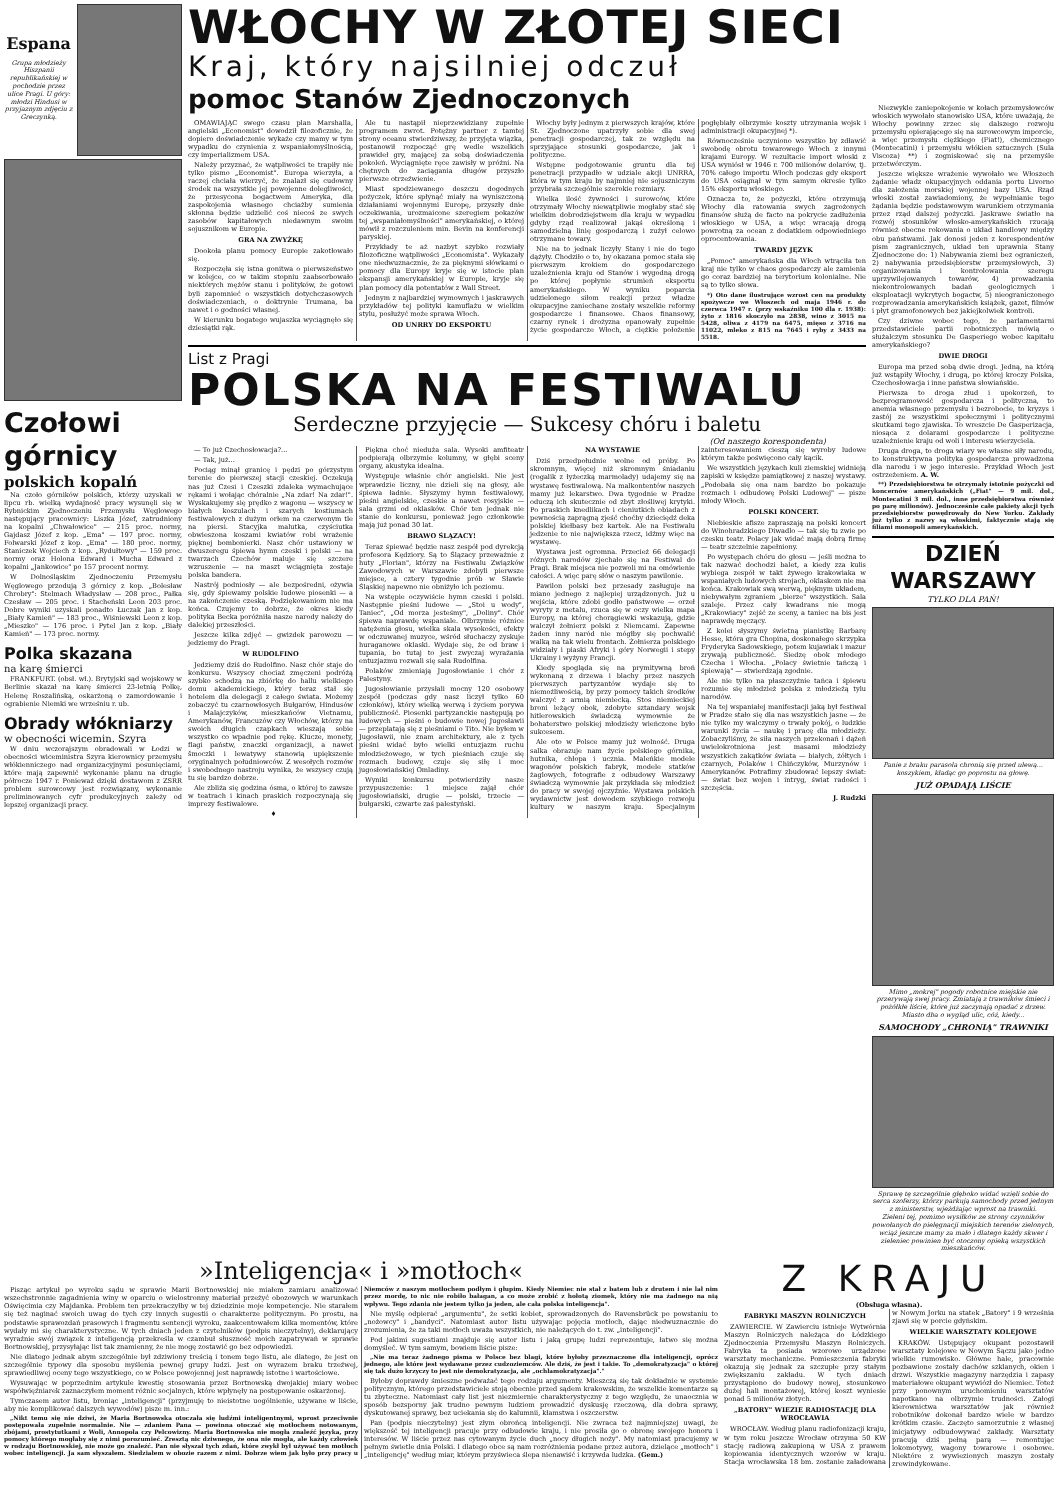Espana
Grupa młodzieży Hiszpanii republikańskiej w pochodzie przez ulice Pragi. U góry: młodzi Hindusi w przyjaznym zdjęciu z Greczynką.
Czołowi górnicy
polskich kopalń
Na czoło górników polskich, którzy uzyskali w lipcu rb. wielką wydajność pracy wysunęli się w Rybnickim Zjednoczeniu Przemysłu Węglowego następujący pracownicy: Liszka Józef, zatrudniony na kopalni „Chwałowice" — 215 proc. normy, Gajdasz Józef z kop. „Ema" — 197 proc. normy, Folwarski Józef z kop. „Ema" — 180 proc. normy, Staniczek Wojciech z kop. „Rydułtowy" — 159 proc. normy oraz Holona Edward i Mucha Edward z kopalni „Jankowice" po 157 procent normy.
W Dolnośląskim Zjednoczeniu Przemysłu Węglowego przodują 3 górnicy z kop. „Bolesław Chrobry": Stelmach Władysław — 208 proc., Pałka Czesław — 205 proc. i Stacheński Leon 203 proc. Dobre wyniki uzyskali ponadto Łuczak Jan z kop. „Biały Kamień" — 183 proc., Wiśniewski Leon z kop. „Mieszko" — 176 proc. i Pytel Jan z kop. „Biały Kamień" — 173 proc. normy.
Polka skazana
na karę śmierci
FRANKFURT. (obsł. wł.). Brytyjski sąd wojskowy w Berlinie skazał na karę śmierci 23-letnią Polkę, Helenę Roszalińską, oskarżoną o zamordowanie i ograbienie Niemki we wrześniu r. ub.
Obrady włókniarzy
w obecności wicemin. Szyra
W dniu wczorajszym obradowali w Łodzi w obecności wiceministra Szyra kierownicy przemysłu włókienniczego nad organizacyjnymi posunięciami, które mają zapewnić wykonanie planu na drugie półrocze 1947 r. Ponieważ dzięki dostawom z ZSRR problem surowcowy jest rozwiązany, wykonanie preliminowanych cyfr produkcyjnych zależy od lepszej organizacji pracy.
WŁOCHY W ZŁOTEJ SIECI
Kraj, który najsilniej odczuł
pomoc Stanów Zjednoczonych
OMAWIAJĄC swego czasu plan Marshalla, angielski „Economist" dowodził filozoficznie, że dopiero doświadczenie wykaże czy mamy w tym wypadku do czynienia z wspaniałomyślnością, czy imperializmem USA.
Należy przyznać, że wątpliwości te trapiły nie tylko pismo „Economist". Europa wierzyła, a raczej chciała wierzyć, że znalazł się cudowny środek na wszystkie jej powojenne dolegliwości, że przesycona bogactwem Ameryka, dla zaspokojenia własnego chciażby sumienia skłonna będzie udzielić coś niecoś ze swych zasobów kapitałowych niedawnym swoim sojusznikom w Europie.
GRA NA ZWYŻKĘ
Dookoła planu pomocy Europie zakotłowało się.
Rozpoczęła się istna gonitwa o pierwszeństwo w kolejce, co w takim stopniu zaabsorbowało niektórych mężów stanu i polityków, że gotowi byli zapomnieć o wszystkich dotychczasowych doświadczeniach, o doktrynie Trumana, ba nawet i o godności własnej.
W kierunku bogatego wujaszka wyciągnęło się dziesiątki rąk.
Ale tu nastąpił nieprzewidziany zupełnie programem zwrot. Potężny partner z tamtej strony oceanu stwierdziwszy, że przyjęta wiązka, postanowił rozpocząć grę wedle wszelkich prawideł gry, mającej za sobą doświadczenia pokoleń. Wyciągnięte ręce zawisły w próżni. Na chętnych do zaciągania długów przyszło pierwsze otrzeźwienie.
Miast spodziewanego deszczu dogodnych pożyczek, które spłynąć miały na wyniszczoną działaniami wojennymi Europę, przyszły dnie oczekiwania, urozmaicone szeregiem pokazów tej „wspaniałomyślności" amerykańskiej, o której mówił z rozczuleniem min. Bevin na konferencji paryskiej.
Przykłady te aż nazbyt szybko rozwiały filozoficzne wątpliwości „Economista". Wykazały one niedwuznacznie, że za pięknymi słówkami o pomocy dla Europy kryje się w istocie plan ekspansji amerykańskiej w Europie, kryje się plan pomocy dla potentatów z Wall Street.
Jednym z najbardziej wymownych i jaskrawych przykładów tej polityki kamuflażu w wielkim stylu, posłużyć może sprawa Włoch.
OD UNRRY DO EKSPORTU
Włochy były jednym z pierwszych krajów, które St. Zjednoczone upatrzyły sobie dla swej penetracji gospodarczej, tak ze względu na sprzyjające stosunki gospodarcze, jak i polityczne.
Wstępne podgotowanie gruntu dla tej penetracji przypadło w udziale akcji UNRRA, która w tym kraju by najmniej nie sojuszniczym przybrała szczególnie szerokie rozmiary.
Wielka ilość żywności i surowców, które otrzymały Włochy niewątpliwie mogłaby stać się wielkim dobrodziejstwem dla kraju w wypadku gdyby rząd realizował jakąś określoną i samodzielną linię gospodarczą i zużył celowo otrzymane towary.
Nie na to jednak liczyły Stany i nie do tego dążyły. Chodziło o to, by okazana pomoc stała się pierwszym krokiem do gospodarczego uzależnienia kraju od Stanów i wygodną drogą po której popłynie strumień eksportu amerykańskiego. W wyniku poparcia udzielonego siłom reakcji przez władze okupacyjne zaniechane zostały wszelkie reformy gospodarcze i finansowe. Chaos finansowy, czarny rynek i drożyzna opanowały zupełnie życie gospodarcze Włoch, a ciężkie położenie pogłębiały olbrzymie koszty utrzymania wojsk i administracji okupacyjnej *).
Równocześnie uczyniono wszystko by zdławić swobodę obrotu towarowego Włoch z innymi krajami Europy. W rezultacie import włoski z USA wyniósł w 1946 r. 700 milionów dolarów, tj. 70% całego importu Włoch podczas gdy eksport do USA osiągnął w tym samym okresie tylko 15% eksportu włoskiego.
Oznacza to, że pożyczki, które otrzymują Włochy dla ratowania swych zagrożonych finansów służą de facto na pokrycie zadłużenia włoskiego w USA, a więc wracają drogą powrotną za ocean z dodatkiem odpowiedniego oprocentowania.
TWARDY JĘZYK
„Pomoc" amerykańska dla Włoch wtrąciła ten kraj nie tylko w chaos gospodarczy ale zamienia go coraz bardziej na terytorium kolonialne. Nie są to tylko słowa.
*) Oto dane ilustrujące wzrost cen na produkty spożywcze we Włoszech od maja 1946 r. do czerwca 1947 r. (przy wskaźniku 100 dla r. 1938): żyto z 1816 skoczyło na 2838, wino z 3015 na 5428, oliwa z 4179 na 6475, mięso z 3716 na 11022, mleko z 815 na 7645 i ryby z 3433 na 5518.
List z Pragi
POLSKA NA FESTIWALU
Serdeczne przyjęcie — Sukcesy chóru i baletu
(Od naszego korespondenta)
— To już Czechosłowacja?...
— Tak, już...
Pociąg minął granicę i pędzi po górzystym terenie do pierwszej stacji czeskiej. Oczekują nas już Czesi i Czeszki zdaleka wymachujące rękami i wołając chóralnie „Na zdar! Na zdar!". Wyskakujemy się prędko z wagonu — wszyscy w białych koszulach i szarych kostiumach festiwalowych z dużym orłem na czerwonym tle na piersi. Stacyjka malutka, czyściutka obwieszona koszami kwiatów robi wrażenie pięknej bombonierki. Nasz chór ustawiony w dwuszeregu śpiewa hymn czeski i polski — na twarzach Czechów maluje się szczere wzruszenie — na maszt wciągnięta zostaje polska bandera.
Nastrój podniosły — ale bezpośredni, ożywia się, gdy śpiewamy polskie ludowe piosenki — a na zakończenie czeską. Podziękowaniom nie ma końca. Czujemy to dobrze, że okres kiedy polityka Becka poróżniła nasze narody należy do dalekiej przeszłości.
Jeszcze kilka zdjęć — gwizdek parowozu — jedziemy do Pragi.
W RUDOLFINO
Jedziemy dziś do Rudolfino. Nasz chór staje do konkursu. Wszyscy chociaż zmęczeni podróżą szybko schodzą na zbiórkę do hallu wielkiego domu akademickiego, który teraz stał się hotelem dla delegacji z całego świata. Możemy zobaczyć tu czarnowłosych Bułgarów, Hindusów i Malajczyków, mieszkańców Vietnamu, Amerykanów, Francuzów czy Włochów, którzy na swoich długich czapkach wieszają sobie wszystko co wpadnie pod rękę. Klucze, monety, flagi państw, znaczki organizacji, a nawet šmoczki i lewatywy stanowią upiększenie oryginalnych południowców. Z wesołych rozmów i swobodnego nastroju wynika, że wszyscy czują tu się bardzo dobrze.
Ale zbliża się godzina ósma, o której to zawsze w teatrach i kinach praskich rozpoczynają się imprezy festiwalowe.
♦
Piękna choć nieduża sala. Wysoki amfiteatr podpierają olbrzymie kolumny, w głębi sceny organy, akustyka idealna.
Występuje właśnie chór angielski. Nie jest wprawdzie liczny, nie dzieli się na głosy, ale śpiewa ładnie. Słyszymy hymn festiwalowy, pieśni angielskie, czeskie a nawet rosyjskie — sala grzmi od oklasków. Chór ten jednak nie stanie do konkursu, ponieważ jego członkowie mają już ponad 30 lat.
BRAWO ŚLĄZACY!
Teraz śpiewać będzie nasz zespół pod dyrekcją profesora Kędziory. Są to Ślązacy przeważnie z huty „Florian", którzy na Festiwalu Związków Zawodowych w Warszawie zdobyli pierwsze miejsce, a cztery tygodnie prób w Sławie Śląskiej napewno nie obniżyło ich poziomu.
Na wstępie oczywiście hymn czeski i polski. Następnie pieśni ludowe — „Stoi u wody", Taniec", „Od morza jesteśmy", „Doliny". Chór śpiewa naprawdę wspaniale. Olbrzymie różnice natężenia głosu, wielka skala wysokości, efekty w odczuwanej muzyce, wśród słuchaczy zyskuje huraganowe oklaski. Wydaje się, że od braw i tupania, bo tutaj to jest zwyczaj wyrażania entuzjazmu rozwali się sala Rudolfina.
Polaków zmieniają Jugosłowianie i chór z Palestyny.
Jugosłowianie przysłali mocny 120 osobowy zespół (podczas gdy nasz liczył tylko 60 członków), który wielką werwą i życiem porywa publiczność. Piosenki partyzanckie następują po ludowych — pieśni o budowie nowej Jugosławii — przeplatają się z pieśniami o Tito. Nie byłem w Jugosławii, nie znam architektury, ale z tych pieśni widać było wielki entuzjazm ruchu młodzieżowego, w tych pieśniach czuje się rozmach budowy, czuje się siłę i moc jugosłowiańskiej Omladiny.
Wyniki konkursu potwierdziły nasze przypuszczenie: 1 miejsce zajął chór jugosłowiański, drugie — polski, trzecie — bułgarski, czwarte zaś palestyński.
NA WYSTAWIE
Dziś przedpołudnie wolne od próby. Po skromnym, więcej niż skromnym śniadaniu (rogalik z łyżeczką marmolady) udajemy się na wystawę festiwalową. Na malkontentów naszych mamy już lekarstwo. Dwa tygodnie w Pradze oduczą ich skutecznie od zbyt złośliwej krytyki. Po praskich knedlikach i cieniutkich obiadach z pewnością zaprągną zjeść choćby dzieciędź deka polskiej kiełbasy bez kartek. Ale na Festiwalu jedzenie to nie największa rzecz, idźmy więc na wystawę.
Wystawa jest ogromna. Przecież 66 delegacji różnych narodów zjechało się na Festiwal do Pragi. Brak miejsca nie pozwoli mi na omówienie całości. A więc parę słów o naszym pawilonie.
Pawilon polski bez przesady zasługuje na miano jednego z najlepiej urządzonych. Już u wejścia, które zdobi godło państwowe — orzeł wyryty z metalu, rzuca się w oczy wielka mapa Europy, na której chorągiewki wskazują, gdzie walczył żołnierz polski z Niemcami. Zapewne żaden inny naród nie mógłby się pochwalić walką na tak wielu frontach. Żołnierza polskiego widziały i piaski Afryki i góry Norwegii i stepy Ukrainy i wyżyny Francji.
Kiedy spogląda się na prymitywną broń wykonaną z drzewa i blachy przez naszych pierwszych partyzantów wydaje się to niemożliwością, by przy pomocy takich środków walczyć z armią niemiecką. Stos niemieckiej broni leżący obok, zdobyte sztandary wojsk hitlerowskich świadczą wymownie że bohaterstwo polskiej młodzieży wieńczone było sukcesem.
Ale oto w Polsce mamy już wolność. Druga salka obrazuje nam życie polskiego górnika, hutnika, chłopa i ucznia. Maleńkie modele wagonów polskich fabryk, modele statków żaglowych, fotografie z odbudowy Warszawy świadczą wymownie jak przykłada się młodzież do pracy w swojej ojczyźnie. Wystawa polskich wydawnictw jest dowodem szybkiego rozwoju kultury w naszym kraju. Specjalnym zainteresowaniem cieszą się wyroby ludowe którym także poświęcono cały kącik.
We wszystkich językach kuli ziemskiej widnieją zapiski w księdze pamiątkowej z naszej wystawy. „Podobała się ona nam bardzo bo pokazuje rozmach i odbudowę Polski Ludowej" — pisze młody Włoch.
POLSKI KONCERT.
Niebieskie afisze zapraszają na polski koncert do Winohradzkiego Diwadlo — tak się tu zwie po czesku teatr. Polacy jak widać mają dobrą firmę — teatr szczelnie zapełniony.
Po występach chóru do głosu — jeśli można to tak nazwać dochodzi balet, a kiedy zza kulis wybiega zespół w takt żywego krakowiaka w wspaniałych ludowych strojach, oklaskom nie ma końca. Krakowiak swą werwą, pięknym układem, niebywałym zgraniem „bierze" wszystkich. Sala szaleje. Przez cały kwadrans nie mogą „Krakowiacy" zejść ze sceny, a taniec na bis jest naprawdę męczący.
Z kolei słyszymy świetną pianistkę Barbarę Hesse, która gra Chopina, doskonałego skrzypka Fryderyka Sadowskiego, potem kujawiak i mazur zrywają publiczność. Siedzę obok młodego Czecha i Włocha. „Polacy świetnie tańczą i śpiewają" — stwierdzają zgodnie.
Ale nie tylko na płaszczyźnie tańca i śpiewu rozumie się młodzież polska z młodzieżą tylu narodów.
Na tej wspaniałej manifestacji jaką był festiwal w Pradze stało się dla nas wszystkich jasne — że nie tylko my walczymy o trwały pokój, o ludzkie warunki życia — naukę i pracę dla młodzieży. Zobaczyliśmy, że siła naszych przekonań i dążeń uwielokrotniona jest masami młodzieży wszystkich zakątków świata — białych, żółtych i czarnych, Polaków i Chińczyków, Murzynów i Amerykanów. Potrafimy zbudować lepszy świat: — świat bez wojen i intryg, świat radości i szczęścia.
J. Rudzki
Niezwykle zaniepokojenie w kołach przemysłowców włoskich wywołało stanowisko USA, które uważają, że Włochy powinny zrzec się dalszego rozwoju przemysłu opierającego się na surowcowym imporcie, a więc przemysłu ciężkiego (Fiat!), chemicznego (Montecatini) i przemysłu włókien sztucznych (Sula Viscoza) **) i zogniskować się na przemyśle przetwórczym.
Jeszcze większe wrażenie wywołało we Włoszech żądanie władz okupacyjnych oddania portu Livorno dla założenia morskiej wojennej bazy USA. Rząd włoski został zawiadomiony, że wypełnianie tego żądania będzie podstawowym warunkiem otrzymania przez rząd dalszej pożyczki. Jaskrawe światło na rozwój stosunków włosko-amerykańskich rzucają również obecne rokowania o układ handlowy między obu państwami. Jak donosi jeden z korespondentów pism zagranicznych, układ ten uprawnia Stany Zjednoczone do: 1) Nabywania ziemi bez ograniczeń, 2) nabywania przedsiębiorstw przemysłowych, 3) organizowania i kontrolowania szeregu uprzywilejowanych towarów, 4) prowadzania niekontrolowanych badań geologicznych i eksploatacji wykrytych bogactw, 5) nieograniczonego rozprowadzania amerykańskich książek, gazet, filmów i płyt gramofonowych bez jakiejkolwiek kontroli.
Czy dziwne wobec tego, że parlamentarni przedstawiciele partii robotniczych mówią o służalczym stosunku De Gasperiego wobec kapitału amerykańskiego?
DWIE DROGI
Europa ma przed sobą dwie drogi. Jedną, na którą już wstąpiły Włochy, i drugą, po której kroczy Polska, Czechosłowacja i inne państwa słowiańskie.
Pierwsza to droga złud i upokorzeń, to bezprogramowość gospodarcza i polityczna, to anemia własnego przemysłu i bezrobocie, to kryzys i zastój ze wszystkimi społecznymi i politycznymi skutkami tego zjawiska. To wreszcie De Gasperizacja, niosąca z dolarami gospodarcze i polityczne uzależnienie kraju od woli i interesu wierzyciela.
Druga droga, to droga wiary we własne siły narodu, to konstruktywna polityka gospodarcza prowadzona dla narodu i w jego interesie. Przykład Włoch jest ostrzeżeniem. A. W.
**) Przedsiębiorstwa te otrzymały istotnie pożyczki od koncernów amerykańskich („Fiat" — 9 mil. dol., Montecatini 3 mil. dol., inne przedsiębiorstwa również po parę milionów). Jednocześnie całe pakiety akcji tych przedsiębiorstw powędrowały do New Yorku. Zakłady już tylko z nazwy są włoskimi, faktycznie stają się filiami monopoli amerykańskich.
DZIEŃ WARSZAWY
TYLKO DLA PAŃ!
Panie z braku parasola chronią się przed ulewą... koszykiem, kładąc go poprostu na głowę.
JUŻ OPADAJĄ LIŚCIE
Mimo „mokrej" pogody robotnice miejskie nie przerywają swej pracy. Zmiatają z trawników śmieci i pożółkłe liście, które już zaczynają opadać z drzew. Miasto dba o wygląd ulic, cóż, kiedy...
SAMOCHODY „CHRONIĄ" TRAWNIKI
Sprawę tę szczególnie głęboko widać wzięli sobie do serca szoferzy, którzy parkują samochody przed jednym z ministerstw, wjeżdżając wprost na trawniki.
Zieleni tej, pomimo wysiłków ze strony czynników powołanych do pielęgnacji miejskich terenów zielonych, wciąż jeszcze mamy za mało i dlatego każdy skwer i zieleniec powinien być otoczony opieką wszystkich mieszkańców.
»Inteligencja« i »motłoch«
Pisząc artykuł po wyroku sądu w sprawie Marii Bortnowskiej nie miałem zamiaru analizować wszechstronnie zagadnienia winy w oparciu o wielostronny materiał przeżyć obozowych w warunkach Oświęcimia czy Majdanka. Problem ten przekraczyłby w tej dziedzinie moje kompetencje. Nie starałem się też naginać swoich uwag do tych czy innych sugestii o charakterze politycznym. Po prostu, na podstawie sprawozdań prasowych i fragmentu sentencji wyroku, zaakcentowałem kilka momentów, które wydały mi się charakterystyczne. W tych dniach jeden z czytelników (podpis nieczytelny), deklarujący wyraźnie swój związek z inteligencją przekreśla w czambuł słuszność moich zapatrywań w sprawie Bortnowskiej, przysyłając list tak znamienny, że nie mogę zostawić go bez odpowiedzi.
Nie dlatego jednak abym szczególnie był zdziwiony treścią i tonem tego listu, ale dlatego, że jest on szczególnie typowy dla sposobu myślenia pewnej grupy ludzi. Jest on wyrazem braku trzeźwej, sprawiedliwej oceny tego wszystkiego, co w Polsce powojennej jest naprawdę istotne i wartościowe.
Wysuwając w poprzednim artykule kwestię stosowania przez Bortnowską dwojakiej miary wobec współwięźniarek zaznaczyłem moment różnic socjalnych, które wpłynęły na postępowanie oskarżonej.
Tymczasem autor listu, broniąc „inteligencji" (przyjmuję to nieistotne uogólnienie, używane w liście, aby nie komplikować dalszych wywodów) pisze m. inn.:
„Nikt temu się nie dziwi, że Maria Bortnowska otoczała się ludźmi inteligentnymi, wprost przeciwnie postępowała zupełnie normalnie. Nie — zdaniem Pana — powinna otoczać się motłochem notowanym, zbójami, prostytutkami z Woli, Annopola czy Pelcowizny. Maria Bortnowska nie mogła znaleźć języka, przy pomocy którego mogłaby się z nimi porozumieć. Zresztą nic dziwnego, że ona nie mogła, ale każdy człowiek w rodzaju Bortnowskiej, nie może go znaleźć. Pan nie słyszał tych zdań, które zwykł był używać ten motłoch wobec inteligencji. Ja sam słyszałem. Siedziałem w obozie razem z nimi. Dobrze wiem jak było przy pracy u Niemców z naszym motłochem podłym i głupim. Kiedy Niemiec nie stał z batem lub z drutem i nie lał nim przez mordę, to nic nie robiło bałagan, a co może zrobić z hołotą ziomek, który nie ma żadnego na nią wpływu. Tego zdania nie jestem tylko ja jeden, ale cała polska inteligencja".
Nie myślę odpierać „argumentu", że setki kobiet, sprowadzonych do Ravensbrück po powstaniu to „nożowcy" i „bandyci". Natomiast autor listu używając pojęcia motłoch, dając niedwuznacznie do zrozumienia, że za taki motłoch uważa wszystkich, nie należących do t. zw. „inteligencji".
Pod jakimi sugestiami znajduje się autor listu i jaką grupę ludzi reprezentuje, łatwo się można domyśleć. W tym samym, bowiem liście pisze:
„Nie ma teraz żadnego pisma w Polsce bez blagi, które byłoby przeznaczone dla inteligencji, oprócz jednego, ale które jest wydawane przez cudzoziemców. Ale dziś, że jest i takie. To „demokratyzacja" o której się tak dużo krzyczy to jest nie demokratyzacja, ale „ochlamokratyzacja"."
Byłoby doprawdy śmieszne podważać tego rodzaju argumenty. Mieszczą się tak dokładnie w systemie politycznym, którego przedstawiciele stoją obecnie przed sądem krakowskim, że wszelkie komentarze są tu zbyteczne. Natomiast cały list jest niezmiernie charakterystyczny z tego względu, że unaocznia w sposób bezsporny jak trudno pewnym ludziom prowadzić dyskusję rzeczową, dla dobra sprawy, dyskutowanej sprawy, bez uciekania się do kalumnii, kłamstwa i oszczerstw.
Pan (podpis nieczytelny) jest złym obrońcą inteligencji. Nie zwraca też najmniejszej uwagi, że większość tej inteligencji pracuje przy odbudowie kraju, i nie prosiła go o obronę swojego honoru i interesów. W liście przez nas cytowanym życie duch „nocy długich noży". My natomiast pracujemy w pełnym świetle dnia Polski. I dlatego obce są nam rozróżnienia podane przez autora, dzielące „motłoch" i „inteligencję" według miar, którym przyświeca ślepa nienawiść i krzywda ludzka. (Gem.)
Z KRAJU
(Obsługa własna).
FABRYKI MASZYN ROLNICZYCH
ZAWIERCIE. W Zawierciu istnieje Wytwórnia Maszyn Rolniczych należąca do Łódzkiego Zjednoczenia Przemysłu Maszyn Rolniczych. Fabryka ta posiada wzorowo urządzone warsztaty mechaniczne. Pomieszczenia fabryki okazują się jednak za szczupłe przy stałym zwiększaniu zakładu. W tych dniach przystąpiono do budowy nowej, stosunkowo dużej hali montażowej, której koszt wyniesie ponad 5 milionów złotych.
„BATORY" WIEZIE RADIOSTACJĘ DLA WROCŁAWIA
WROCŁAW. Według planu radiofonizacji kraju, w tym roku jeszcze Wrocław otrzyma 50 KW stację radiową zakupioną w USA z prawem kopiowania identycznych wzorów w kraju. Stacja wrocławska 18 bm. zostanie załadowana w Nowym Jorku na statek „Batory" i 9 września zjawi się w porcie gdyńskim.
WIELKIE WARSZTATY KOLEJOWE
KRAKÓW. Ustępujący okupant pozostawił warsztaty kolejowe w Nowym Sączu jako jedno wielkie rumowisko. Główne hale, pracownie pozbawione zostały dachów szklanych, okien i drzwi. Wszystkie magazyny narzędzia i zapasy materiałowe okupant wywiózł do Niemiec. Toteż przy ponownym uruchomieniu warsztatów napotkano na olbrzymie trudności. Załogi kierownictwa warsztatów jak również robotników dokonał bardzo wiele w bardzo krótkim czasie. Zaczęto samorzutnie z własnej inicjatywy odbudowywać zakłady. Warsztaty pracują dziś pełną parą — remontując lokomotywy, wagony towarowe i osobowe. Niektóre z wywiezionych maszyn zostały zrewindykowane.